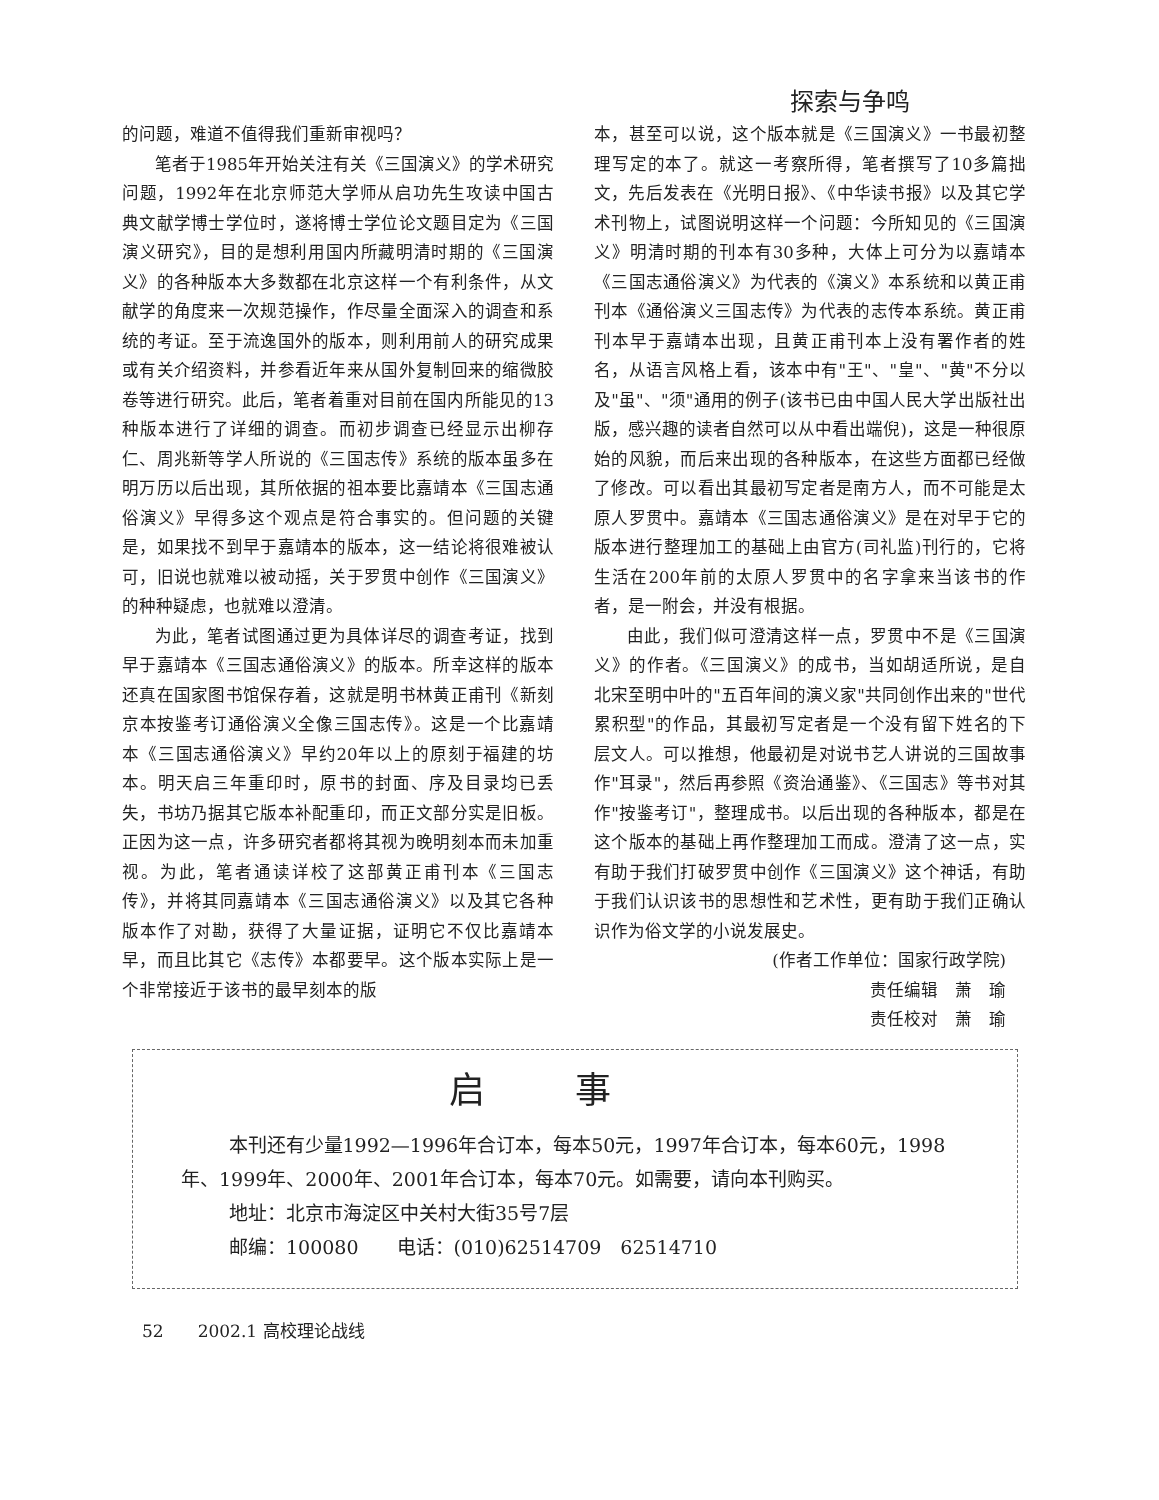探索与争鸣
的问题，难道不值得我们重新审视吗？
笔者于1985年开始关注有关《三国演义》的学术研究问题，1992年在北京师范大学师从启功先生攻读中国古典文献学博士学位时，遂将博士学位论文题目定为《三国演义研究》，目的是想利用国内所藏明清时期的《三国演义》的各种版本大多数都在北京这样一个有利条件，从文献学的角度来一次规范操作，作尽量全面深入的调查和系统的考证。至于流逸国外的版本，则利用前人的研究成果或有关介绍资料，并参看近年来从国外复制回来的缩微胶卷等进行研究。此后，笔者着重对目前在国内所能见的13种版本进行了详细的调查。而初步调查已经显示出柳存仁、周兆新等学人所说的《三国志传》系统的版本虽多在明万历以后出现，其所依据的祖本要比嘉靖本《三国志通俗演义》早得多这个观点是符合事实的。但问题的关键是，如果找不到早于嘉靖本的版本，这一结论将很难被认可，旧说也就难以被动摇，关于罗贯中创作《三国演义》的种种疑虑，也就难以澄清。
为此，笔者试图通过更为具体详尽的调查考证，找到早于嘉靖本《三国志通俗演义》的版本。所幸这样的版本还真在国家图书馆保存着，这就是明书林黄正甫刊《新刻京本按鉴考订通俗演义全像三国志传》。这是一个比嘉靖本《三国志通俗演义》早约20年以上的原刻于福建的坊本。明天启三年重印时，原书的封面、序及目录均已丢失，书坊乃据其它版本补配重印，而正文部分实是旧板。正因为这一点，许多研究者都将其视为晚明刻本而未加重视。为此，笔者通读详校了这部黄正甫刊本《三国志传》，并将其同嘉靖本《三国志通俗演义》以及其它各种版本作了对勘，获得了大量证据，证明它不仅比嘉靖本早，而且比其它《志传》本都要早。这个版本实际上是一个非常接近于该书的最早刻本的版
本，甚至可以说，这个版本就是《三国演义》一书最初整理写定的本了。就这一考察所得，笔者撰写了10多篇拙文，先后发表在《光明日报》、《中华读书报》以及其它学术刊物上，试图说明这样一个问题：今所知见的《三国演义》明清时期的刊本有30多种，大体上可分为以嘉靖本《三国志通俗演义》为代表的《演义》本系统和以黄正甫刊本《通俗演义三国志传》为代表的志传本系统。黄正甫刊本早于嘉靖本出现，且黄正甫刊本上没有署作者的姓名，从语言风格上看，该本中有"王"、"皇"、"黄"不分以及"虽"、"须"通用的例子(该书已由中国人民大学出版社出版，感兴趣的读者自然可以从中看出端倪)，这是一种很原始的风貌，而后来出现的各种版本，在这些方面都已经做了修改。可以看出其最初写定者是南方人，而不可能是太原人罗贯中。嘉靖本《三国志通俗演义》是在对早于它的版本进行整理加工的基础上由官方(司礼监)刊行的，它将生活在200年前的太原人罗贯中的名字拿来当该书的作者，是一附会，并没有根据。
由此，我们似可澄清这样一点，罗贯中不是《三国演义》的作者。《三国演义》的成书，当如胡适所说，是自北宋至明中叶的"五百年间的演义家"共同创作出来的"世代累积型"的作品，其最初写定者是一个没有留下姓名的下层文人。可以推想，他最初是对说书艺人讲说的三国故事作"耳录"，然后再参照《资治通鉴》、《三国志》等书对其作"按鉴考订"，整理成书。以后出现的各种版本，都是在这个版本的基础上再作整理加工而成。澄清了这一点，实有助于我们打破罗贯中创作《三国演义》这个神话，有助于我们认识该书的思想性和艺术性，更有助于我们正确认识作为俗文学的小说发展史。
(作者工作单位：国家行政学院)
责任编辑　萧　瑜
责任校对　萧　瑜
启事
本刊还有少量1992—1996年合订本，每本50元，1997年合订本，每本60元，1998年、1999年、2000年、2001年合订本，每本70元。如需要，请向本刊购买。
地址：北京市海淀区中关村大街35号7层
邮编：100080　　电话：(010)62514709　62514710
52　　2002.1 高校理论战线